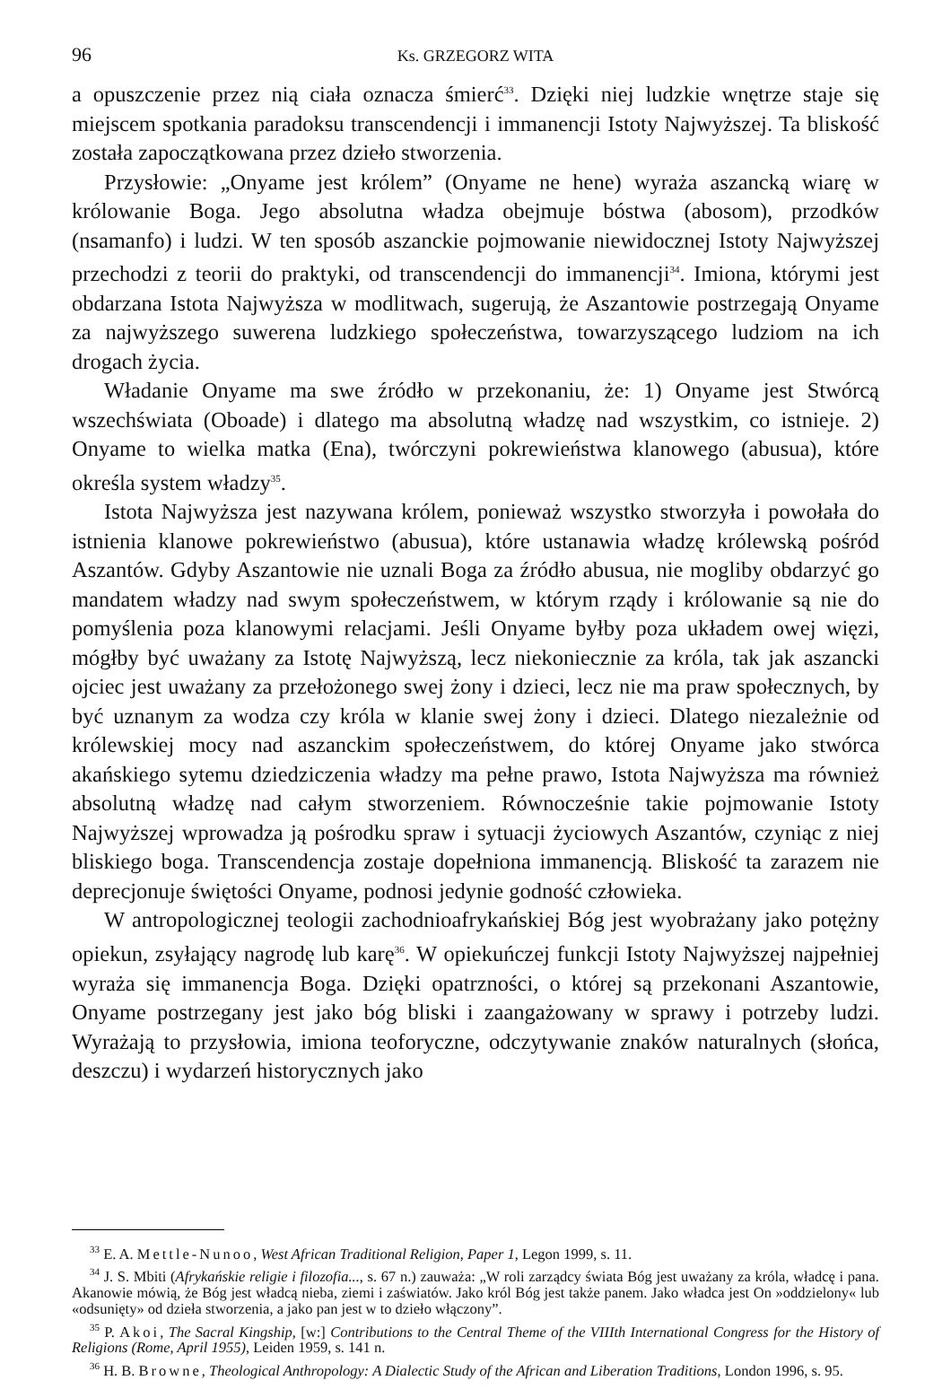96 Ks. GRZEGORZ WITA
a opuszczenie przez nią ciała oznacza śmierć<sup>33</sup>. Dzięki niej ludzkie wnętrze staje się miejscem spotkania paradoksu transcendencji i immanencji Istoty Najwyższej. Ta bliskość została zapoczątkowana przez dzieło stworzenia.
Przysłowie: „Onyame jest królem” (Onyame ne hene) wyraża aszancką wiarę w królowanie Boga. Jego absolutna władza obejmuje bóstwa (abosom), przodków (nsamanfo) i ludzi. W ten sposób aszanckie pojmowanie niewidocznej Istoty Najwyższej przechodzi z teorii do praktyki, od transcendencji do immanencji<sup>34</sup>. Imiona, którymi jest obdarzana Istota Najwyższa w modlitwach, sugerują, że Aszantowie postrzegają Onyame za najwyższego suwerena ludzkiego społeczeństwa, towarzyszącego ludziom na ich drogach życia.
Władanie Onyame ma swe źródło w przekonaniu, że: 1) Onyame jest Stwórcą wszechświata (Oboade) i dlatego ma absolutną władzę nad wszystkim, co istnieje. 2) Onyame to wielka matka (Ena), twórczyni pokrewieństwa klanowego (abusua), które określa system władzy<sup>35</sup>.
Istota Najwyższa jest nazywana królem, ponieważ wszystko stworzyła i powołała do istnienia klanowe pokrewieństwo (abusua), które ustanawia władzę królewską pośród Aszantów. Gdyby Aszantowie nie uznali Boga za źródło abusua, nie mogliby obdarzyć go mandatem władzy nad swym społeczeństwem, w którym rządy i królowanie są nie do pomyślenia poza klanowymi relacjami. Jeśli Onyame byłby poza układem owej więzi, mógłby być uważany za Istotę Najwyższą, lecz niekoniecznie za króla, tak jak aszancki ojciec jest uważany za przełożonego swej żony i dzieci, lecz nie ma praw społecznych, by być uznanym za wodza czy króla w klanie swej żony i dzieci. Dlatego niezależnie od królewskiej mocy nad aszanckim społeczeństwem, do której Onyame jako stwórca akańskiego sytemu dziedziczenia władzy ma pełne prawo, Istota Najwyższa ma również absolutną władzę nad całym stworzeniem. Równocześnie takie pojmowanie Istoty Najwyższej wprowadza ją pośrodku spraw i sytuacji życiowych Aszantów, czyniąc z niej bliskiego boga. Transcendencja zostaje dopełniona immanencją. Bliskość ta zarazem nie deprecjonuje świętości Onyame, podnosi jedynie godność człowieka.
W antropologicznej teologii zachodnioafrykańskiej Bóg jest wyobrażany jako potężny opiekun, zsyłający nagrodę lub karę<sup>36</sup>. W opiekuńczej funkcji Istoty Najwyższej najpełniej wyraża się immanencja Boga. Dzięki opatrzności, o której są przekonani Aszantowie, Onyame postrzegany jest jako bóg bliski i zaangażowany w sprawy i potrzeby ludzi. Wyrażają to przysłowia, imiona teoforyczne, odczytywanie znaków naturalnych (słońca, deszczu) i wydarzeń historycznych jako
<sup>33</sup> E. A. Mettle-Nunoo, West African Traditional Religion, Paper 1, Legon 1999, s. 11.
<sup>34</sup> J. S. Mbiti (Afrykańskie religie i filozofia..., s. 67 n.) zauważa: „W roli zarządcy świata Bóg jest uważany za króla, władcę i pana. Akanowie mówią, że Bóg jest władcą nieba, ziemi i zaświatów. Jako król Bóg jest także panem. Jako władca jest On »oddzielony« lub «odsunięty» od dzieła stworzenia, a jako pan jest w to dzieło włączony”.
<sup>35</sup> P. Akoi, The Sacral Kingship, [w:] Contributions to the Central Theme of the VIIIth International Congress for the History of Religions (Rome, April 1955), Leiden 1959, s. 141 n.
<sup>36</sup> H. B. Browne, Theological Anthropology: A Dialectic Study of the African and Liberation Traditions, London 1996, s. 95.